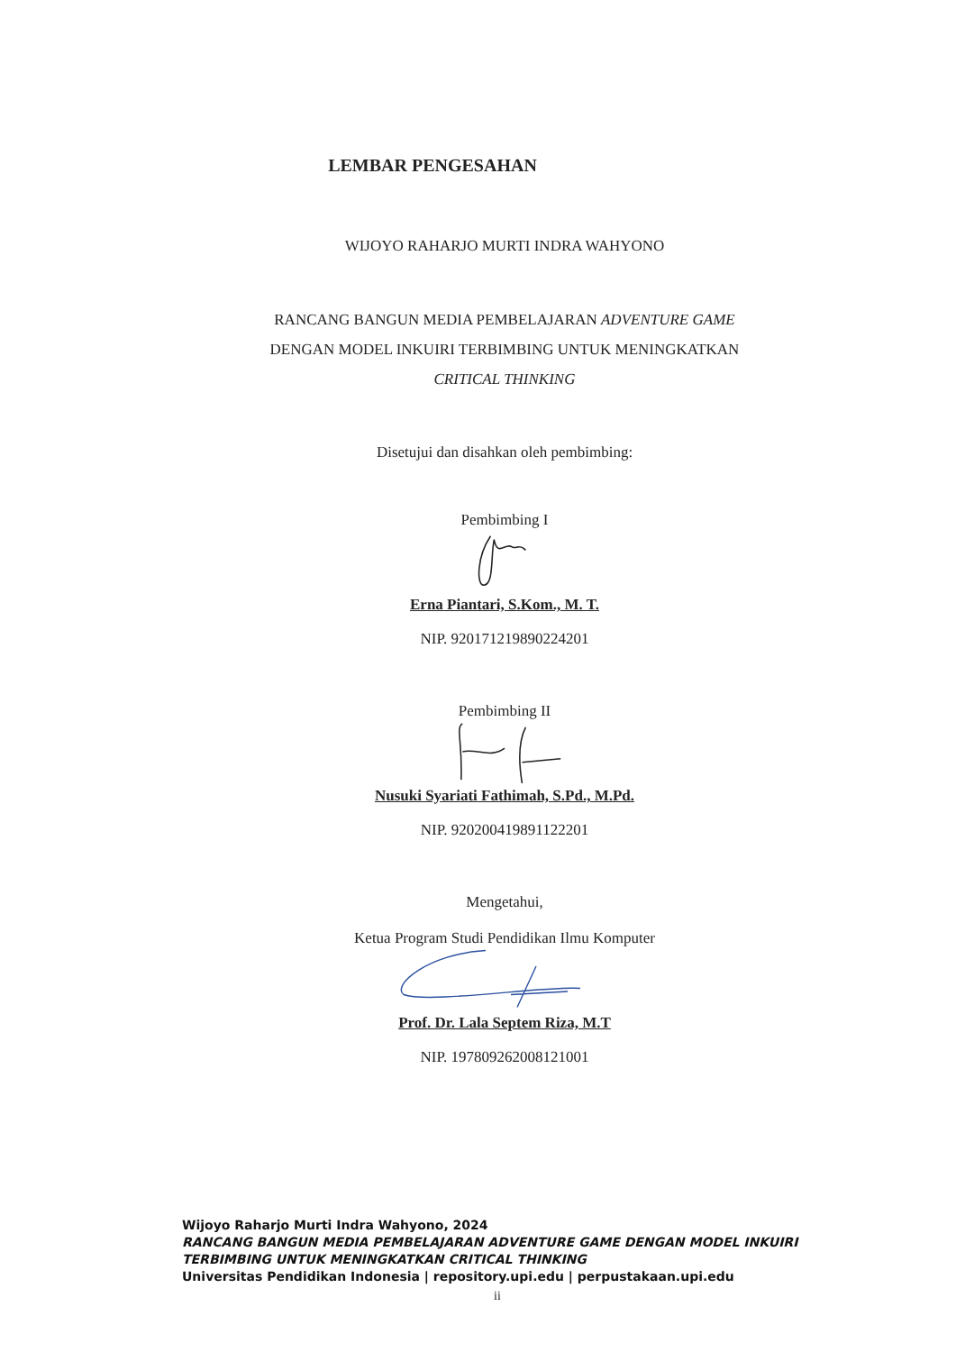LEMBAR PENGESAHAN
WIJOYO RAHARJO MURTI INDRA WAHYONO
RANCANG BANGUN MEDIA PEMBELAJARAN ADVENTURE GAME
DENGAN MODEL INKUIRI TERBIMBING UNTUK MENINGKATKAN
CRITICAL THINKING
Disetujui dan disahkan oleh pembimbing:
Pembimbing I
Erna Piantari, S.Kom., M. T.
NIP. 920171219890224201
Pembimbing II
Nusuki Syariati Fathimah, S.Pd., M.Pd.
NIP. 920200419891122201
Mengetahui,
Ketua Program Studi Pendidikan Ilmu Komputer
Prof. Dr. Lala Septem Riza, M.T
NIP. 197809262008121001
Wijoyo Raharjo Murti Indra Wahyono, 2024
RANCANG BANGUN MEDIA PEMBELAJARAN ADVENTURE GAME DENGAN MODEL INKUIRI
TERBIMBING UNTUK MENINGKATKAN CRITICAL THINKING
Universitas Pendidikan Indonesia | repository.upi.edu | perpustakaan.upi.edu
ii